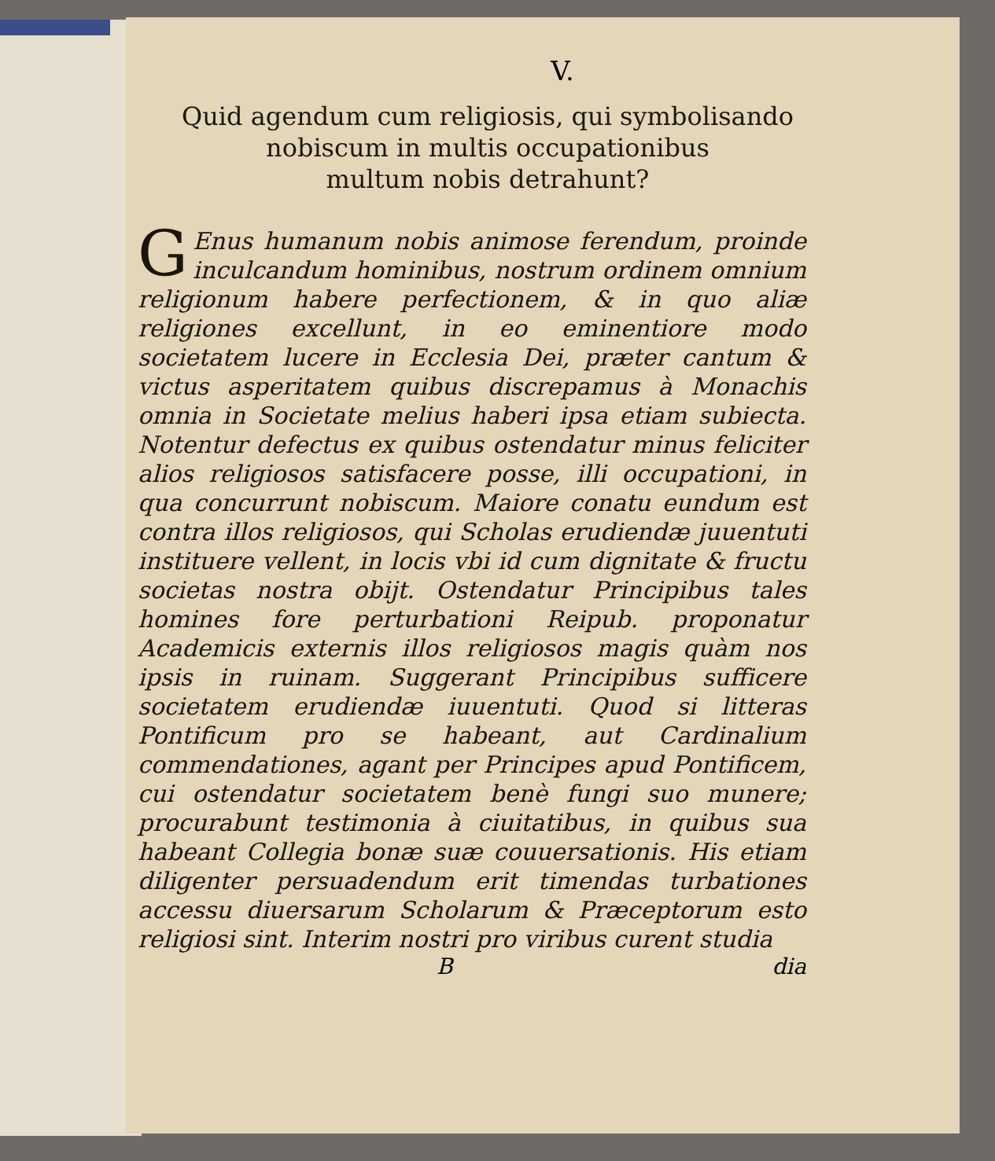V.
Quid agendum cum religiosis, qui symbolisando
nobiscum in multis occupationibus
multum nobis detrahunt?
GEnus humanum nobis animose ferendum, proinde inculcandum hominibus, nostrum ordinem omnium religionum habere perfectionem, & in quo aliæ religiones excellunt, in eo eminentiore modo societatem lucere in Ecclesia Dei, præter cantum & victus asperitatem quibus discrepamus à Monachis omnia in Societate melius haberi ipsa etiam subiecta. Notentur defectus ex quibus ostendatur minus feliciter alios religiosos satisfacere posse, illi occupationi, in qua concurrunt nobiscum. Maiore conatu eundum est contra illos religiosos, qui Scholas erudiendæ juuentuti instituere vellent, in locis vbi id cum dignitate & fructu societas nostra obijt. Ostendatur Principibus tales homines fore perturbationi Reipub. proponatur Academicis externis illos religiosos magis quàm nos ipsis in ruinam. Suggerant Principibus sufficere societatem erudiendæ iuuentuti. Quod si litteras Pontificum pro se habeant, aut Cardinalium commendationes, agant per Principes apud Pontificem, cui ostendatur societatem benè fungi suo munere; procurabunt testimonia à ciuitatibus, in quibus sua habeant Collegia bonæ suæ couuersationis. His etiam diligenter persuadendum erit timendas turbationes accessu diuersarum Scholarum & Præceptorum esto religiosi sint. Interim nostri pro viribus curent studia
B dia